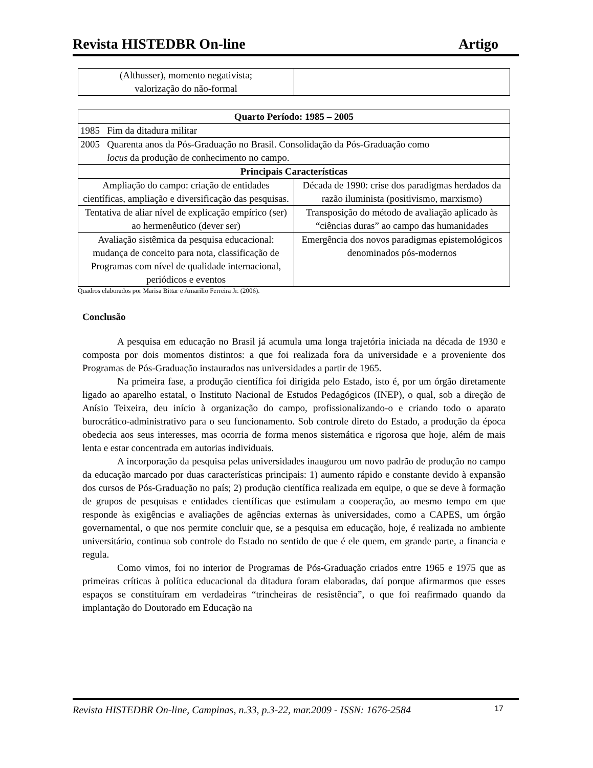Revista HISTEDBR On-line Artigo
| (Althusser), momento negativista; valorização do não-formal | |
| Quarto Período: 1985 – 2005 | |
| 1985 Fim da ditadura militar | |
| 2005 Quarenta anos da Pós-Graduação no Brasil. Consolidação da Pós-Graduação como locus da produção de conhecimento no campo. | |
| Principais Características | |
| Ampliação do campo: criação de entidades científicas, ampliação e diversificação das pesquisas. | Década de 1990: crise dos paradigmas herdados da razão iluminista (positivismo, marxismo) |
| Tentativa de aliar nível de explicação empírico (ser) ao hermenêutico (dever ser) | Transposição do método de avaliação aplicado às “ciências duras” ao campo das humanidades |
| Avaliação sistêmica da pesquisa educacional: mudança de conceito para nota, classificação de Programas com nível de qualidade internacional, periódicos e eventos | Emergência dos novos paradigmas epistemológicos denominados pós-modernos |
Quadros elaborados por Marisa Bittar e Amarilio Ferreira Jr. (2006).
Conclusão
A pesquisa em educação no Brasil já acumula uma longa trajetória iniciada na década de 1930 e composta por dois momentos distintos: a que foi realizada fora da universidade e a proveniente dos Programas de Pós-Graduação instaurados nas universidades a partir de 1965.
Na primeira fase, a produção científica foi dirigida pelo Estado, isto é, por um órgão diretamente ligado ao aparelho estatal, o Instituto Nacional de Estudos Pedagógicos (INEP), o qual, sob a direção de Anísio Teixeira, deu início à organização do campo, profissionalizando-o e criando todo o aparato burocrático-administrativo para o seu funcionamento. Sob controle direto do Estado, a produção da época obedecia aos seus interesses, mas ocorria de forma menos sistemática e rigorosa que hoje, além de mais lenta e estar concentrada em autorias individuais.
A incorporação da pesquisa pelas universidades inaugurou um novo padrão de produção no campo da educação marcado por duas características principais: 1) aumento rápido e constante devido à expansão dos cursos de Pós-Graduação no país; 2) produção científica realizada em equipe, o que se deve à formação de grupos de pesquisas e entidades científicas que estimulam a cooperação, ao mesmo tempo em que responde às exigências e avaliações de agências externas às universidades, como a CAPES, um órgão governamental, o que nos permite concluir que, se a pesquisa em educação, hoje, é realizada no ambiente universitário, continua sob controle do Estado no sentido de que é ele quem, em grande parte, a financia e regula.
Como vimos, foi no interior de Programas de Pós-Graduação criados entre 1965 e 1975 que as primeiras críticas à política educacional da ditadura foram elaboradas, daí porque afirmarmos que esses espaços se constituíram em verdadeiras “trincheiras de resistência”, o que foi reafirmado quando da implantação do Doutorado em Educação na
Revista HISTEDBR On-line, Campinas, n.33, p.3-22, mar.2009 - ISSN: 1676-2584 17